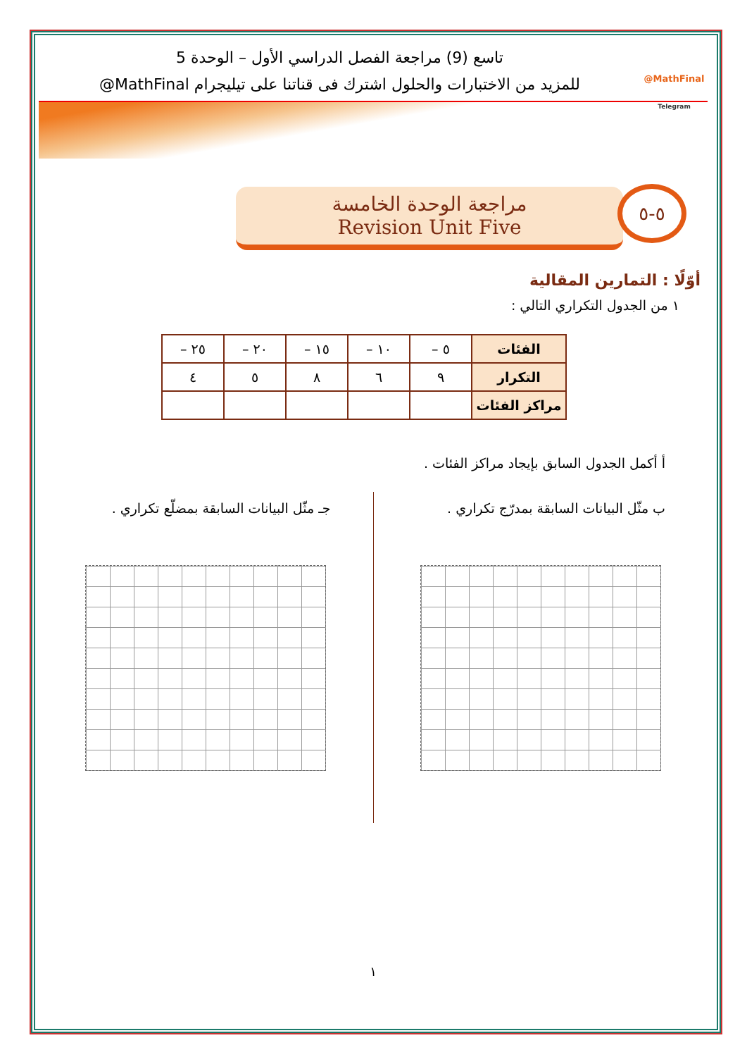@MathFinal
Telegram
تاسع (9) مراجعة الفصل الدراسي الأول – الوحدة 5
للمزيد من الاختبارات والحلول اشترك فى قناتنا على تيليجرام MathFinal@
٥-٥
مراجعة الوحدة الخامسة
Revision Unit Five
أوّلًا : التمارين المقالية
١ من الجدول التكراري التالي :
| الفئات | ٥ – | ١٠ – | ١٥ – | ٢٠ – | ٢٥ – |
| التكرار | ٩ | ٦ | ٨ | ٥ | ٤ |
| مراكز الفئات | | | | | |
أ أكمل الجدول السابق بإيجاد مراكز الفئات .
ب مثّل البيانات السابقة بمدرّج تكراري .
جـ مثّل البيانات السابقة بمضلّع تكراري .
١